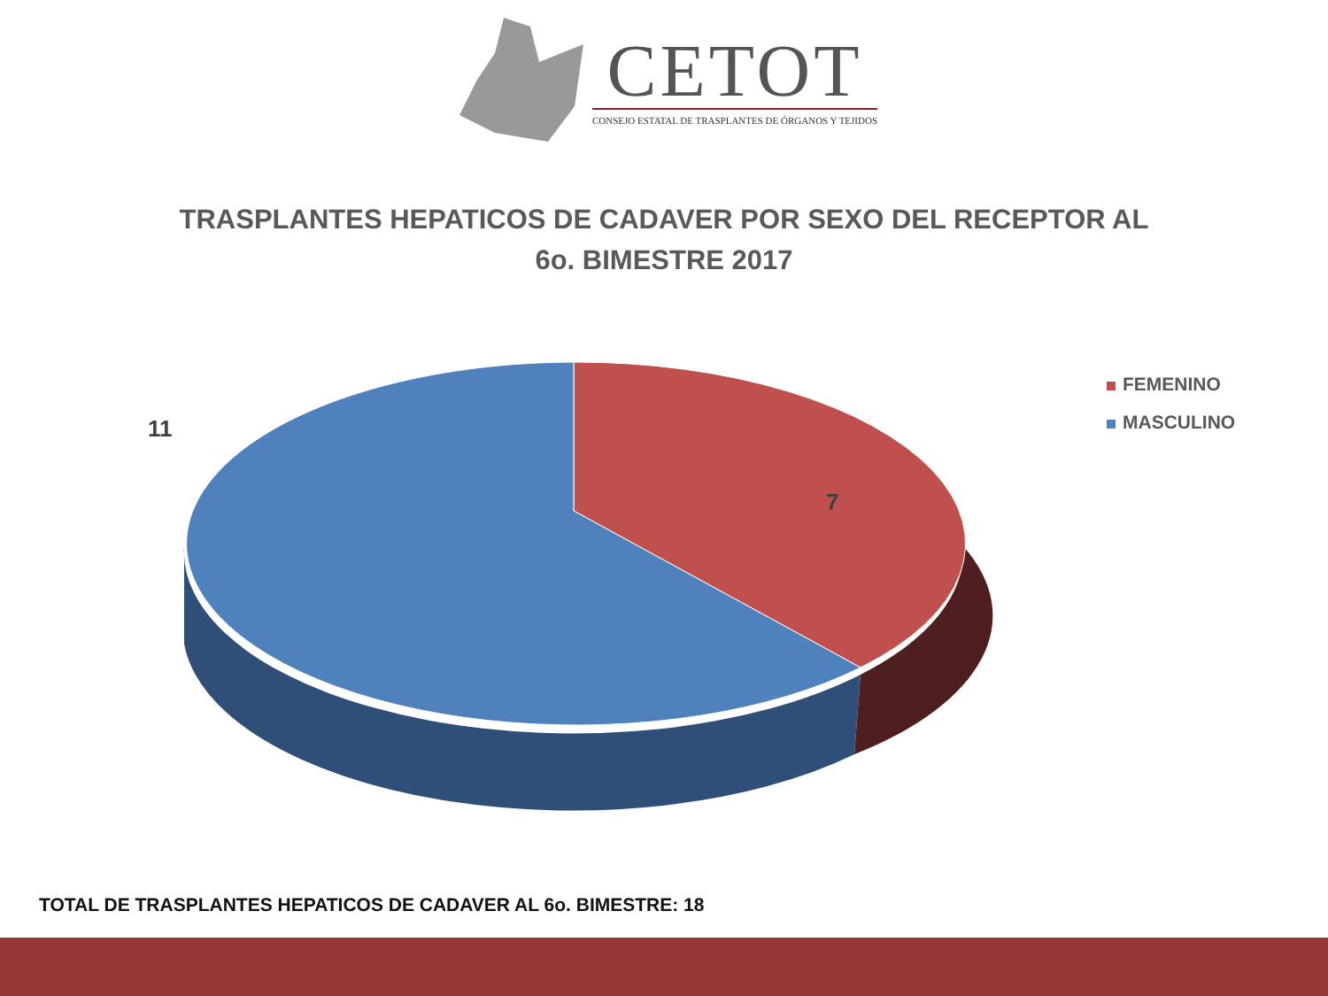CETOT
CONSEJO ESTATAL DE TRASPLANTES DE ÓRGANOS Y TEJIDOS
TRASPLANTES HEPATICOS DE CADAVER POR SEXO DEL RECEPTOR AL
6o. BIMESTRE 2017
11
7
FEMENINO
MASCULINO
TOTAL DE TRASPLANTES HEPATICOS DE CADAVER AL 6o. BIMESTRE: 18